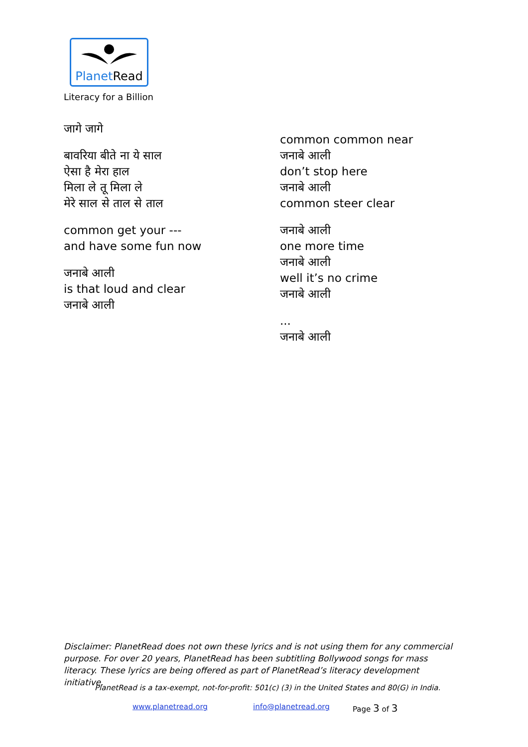PlanetRead
Literacy for a Billion
जागे जागे
बावरिया बीते ना ये साल
ऐसा है मेरा हाल
मिला ले तू मिला ले
मेरे साल से ताल से ताल
common get your ---
and have some fun now
जनाबे आली
is that loud and clear
जनाबे आली
common common near
जनाबे आली
don’t stop here
जनाबे आली
common steer clear
जनाबे आली
one more time
जनाबे आली
well it’s no crime
जनाबे आली
...
जनाबे आली
Disclaimer: PlanetRead does not own these lyrics and is not using them for any commercial purpose. For over 20 years, PlanetRead has been subtitling Bollywood songs for mass literacy. These lyrics are being offered as part of PlanetRead’s literacy development initiative.
PlanetRead is a tax-exempt, not-for-profit: 501(c) (3) in the United States and 80(G) in India.
www.planetread.org info@planetread.org Page 3 of 3